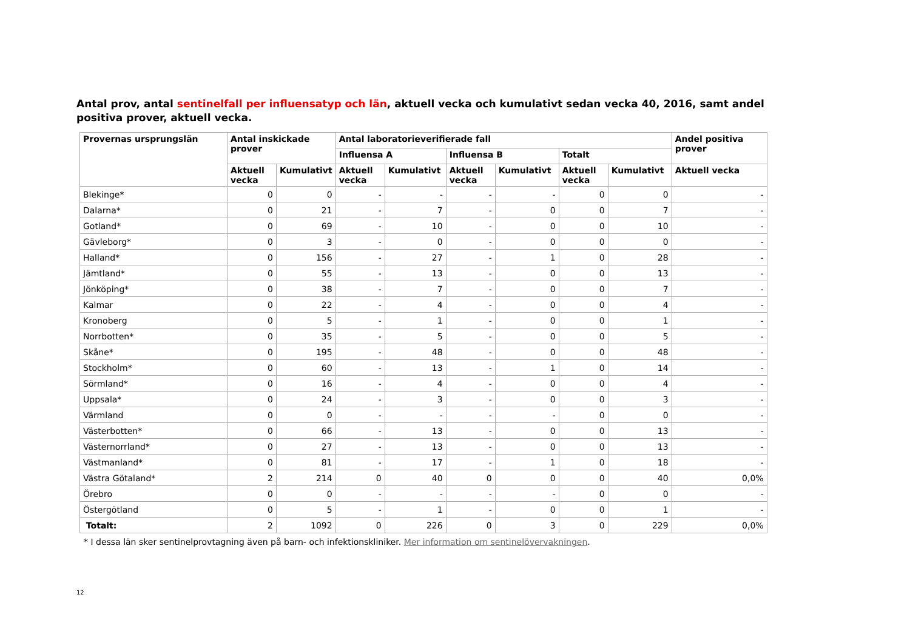Antal prov, antal sentinelfall per influensatyp och län, aktuell vecka och kumulativt sedan vecka 40, 2016, samt andel positiva prover, aktuell vecka.
| Provernas ursprungslän | Antal inskickade prover | | Antal laboratorieverifierade fall | | | | | | Andel positiva prover |
| --- | --- | --- | --- | --- | --- | --- | --- | --- | --- |
| | | | Influensa A | | Influensa B | | Totalt | | |
| | Aktuell vecka | Kumulativt | Aktuell vecka | Kumulativt | Aktuell vecka | Kumulativt | Aktuell vecka | Kumulativt | Aktuell vecka |
| Blekinge* | 0 | 0 | - | - | - | - | 0 | 0 | - |
| Dalarna* | 0 | 21 | - | 7 | - | 0 | 0 | 7 | - |
| Gotland* | 0 | 69 | - | 10 | - | 0 | 0 | 10 | - |
| Gävleborg* | 0 | 3 | - | 0 | - | 0 | 0 | 0 | - |
| Halland* | 0 | 156 | - | 27 | - | 1 | 0 | 28 | - |
| Jämtland* | 0 | 55 | - | 13 | - | 0 | 0 | 13 | - |
| Jönköping* | 0 | 38 | - | 7 | - | 0 | 0 | 7 | - |
| Kalmar | 0 | 22 | - | 4 | - | 0 | 0 | 4 | - |
| Kronoberg | 0 | 5 | - | 1 | - | 0 | 0 | 1 | - |
| Norrbotten* | 0 | 35 | - | 5 | - | 0 | 0 | 5 | - |
| Skåne* | 0 | 195 | - | 48 | - | 0 | 0 | 48 | - |
| Stockholm* | 0 | 60 | - | 13 | - | 1 | 0 | 14 | - |
| Sörmland* | 0 | 16 | - | 4 | - | 0 | 0 | 4 | - |
| Uppsala* | 0 | 24 | - | 3 | - | 0 | 0 | 3 | - |
| Värmland | 0 | 0 | - | - | - | - | 0 | 0 | - |
| Västerbotten* | 0 | 66 | - | 13 | - | 0 | 0 | 13 | - |
| Västernorrland* | 0 | 27 | - | 13 | - | 0 | 0 | 13 | - |
| Västmanland* | 0 | 81 | - | 17 | - | 1 | 0 | 18 | - |
| Västra Götaland* | 2 | 214 | 0 | 40 | 0 | 0 | 0 | 40 | 0,0% |
| Örebro | 0 | 0 | - | - | - | - | 0 | 0 | - |
| Östergötland | 0 | 5 | - | 1 | - | 0 | 0 | 1 | - |
| Totalt: | 2 | 1092 | 0 | 226 | 0 | 3 | 0 | 229 | 0,0% |
* I dessa län sker sentinelprovtagning även på barn- och infektionskliniker. Mer information om sentinelövervakningen.
12